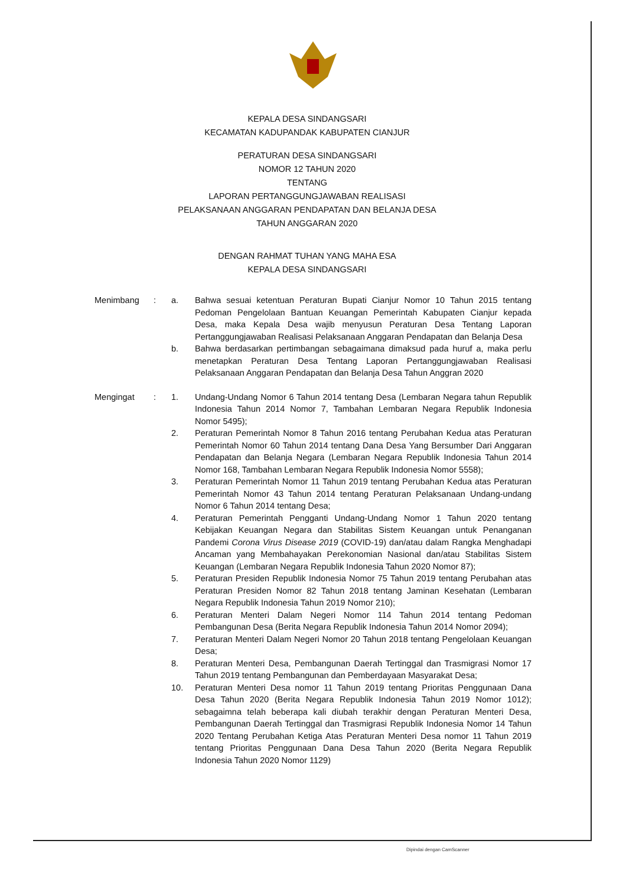KEPALA DESA SINDANGSARI
KECAMATAN KADUPANDAK KABUPATEN CIANJUR
PERATURAN DESA SINDANGSARI
NOMOR 12 TAHUN 2020
TENTANG
LAPORAN PERTANGGUNGJAWABAN REALISASI
PELAKSANAAN ANGGARAN PENDAPATAN DAN BELANJA DESA
TAHUN ANGGARAN 2020
DENGAN RAHMAT TUHAN YANG MAHA ESA
KEPALA DESA SINDANGSARI
| Menimbang | : | a. | Bahwa sesuai ketentuan Peraturan Bupati Cianjur Nomor 10 Tahun 2015 tentang Pedoman Pengelolaan Bantuan Keuangan Pemerintah Kabupaten Cianjur kepada Desa, maka Kepala Desa wajib menyusun Peraturan Desa Tentang Laporan Pertanggungjawaban Realisasi Pelaksanaan Anggaran Pendapatan dan Belanja Desa |
| | | b. | Bahwa berdasarkan pertimbangan sebagaimana dimaksud pada huruf a, maka perlu menetapkan Peraturan Desa Tentang Laporan Pertanggungjawaban Realisasi Pelaksanaan Anggaran Pendapatan dan Belanja Desa Tahun Anggran 2020 |
| Mengingat | : | 1. | Undang-Undang Nomor 6 Tahun 2014 tentang Desa (Lembaran Negara tahun Republik Indonesia Tahun 2014 Nomor 7, Tambahan Lembaran Negara Republik Indonesia Nomor 5495); |
| | | 2. | Peraturan Pemerintah Nomor 8 Tahun 2016 tentang Perubahan Kedua atas Peraturan Pemerintah Nomor 60 Tahun 2014 tentang Dana Desa Yang Bersumber Dari Anggaran Pendapatan dan Belanja Negara (Lembaran Negara Republik Indonesia Tahun 2014 Nomor 168, Tambahan Lembaran Negara Republik Indonesia Nomor 5558); |
| | | 3. | Peraturan Pemerintah Nomor 11 Tahun 2019 tentang Perubahan Kedua atas Peraturan Pemerintah Nomor 43 Tahun 2014 tentang Peraturan Pelaksanaan Undang-undang Nomor 6 Tahun 2014 tentang Desa; |
| | | 4. | Peraturan Pemerintah Pengganti Undang-Undang Nomor 1 Tahun 2020 tentang Kebijakan Keuangan Negara dan Stabilitas Sistem Keuangan untuk Penanganan Pandemi Corona Virus Disease 2019 (COVID-19) dan/atau dalam Rangka Menghadapi Ancaman yang Membahayakan Perekonomian Nasional dan/atau Stabilitas Sistem Keuangan (Lembaran Negara Republik Indonesia Tahun 2020 Nomor 87); |
| | | 5. | Peraturan Presiden Republik Indonesia Nomor 75 Tahun 2019 tentang Perubahan atas Peraturan Presiden Nomor 82 Tahun 2018 tentang Jaminan Kesehatan (Lembaran Negara Republik Indonesia Tahun 2019 Nomor 210); |
| | | 6. | Peraturan Menteri Dalam Negeri Nomor 114 Tahun 2014 tentang Pedoman Pembangunan Desa (Berita Negara Republik Indonesia Tahun 2014 Nomor 2094); |
| | | 7. | Peraturan Menteri Dalam Negeri Nomor 20 Tahun 2018 tentang Pengelolaan Keuangan Desa; |
| | | 8. | Peraturan Menteri Desa, Pembangunan Daerah Tertinggal dan Trasmigrasi Nomor 17 Tahun 2019 tentang Pembangunan dan Pemberdayaan Masyarakat Desa; |
| | | 10. | Peraturan Menteri Desa nomor 11 Tahun 2019 tentang Prioritas Penggunaan Dana Desa Tahun 2020 (Berita Negara Republik Indonesia Tahun 2019 Nomor 1012); sebagaimna telah beberapa kali diubah terakhir dengan Peraturan Menteri Desa, Pembangunan Daerah Tertinggal dan Trasmigrasi Republik Indonesia Nomor 14 Tahun 2020 Tentang Perubahan Ketiga Atas Peraturan Menteri Desa nomor 11 Tahun 2019 tentang Prioritas Penggunaan Dana Desa Tahun 2020 (Berita Negara Republik Indonesia Tahun 2020 Nomor 1129) |
Dipindai dengan CamScanner